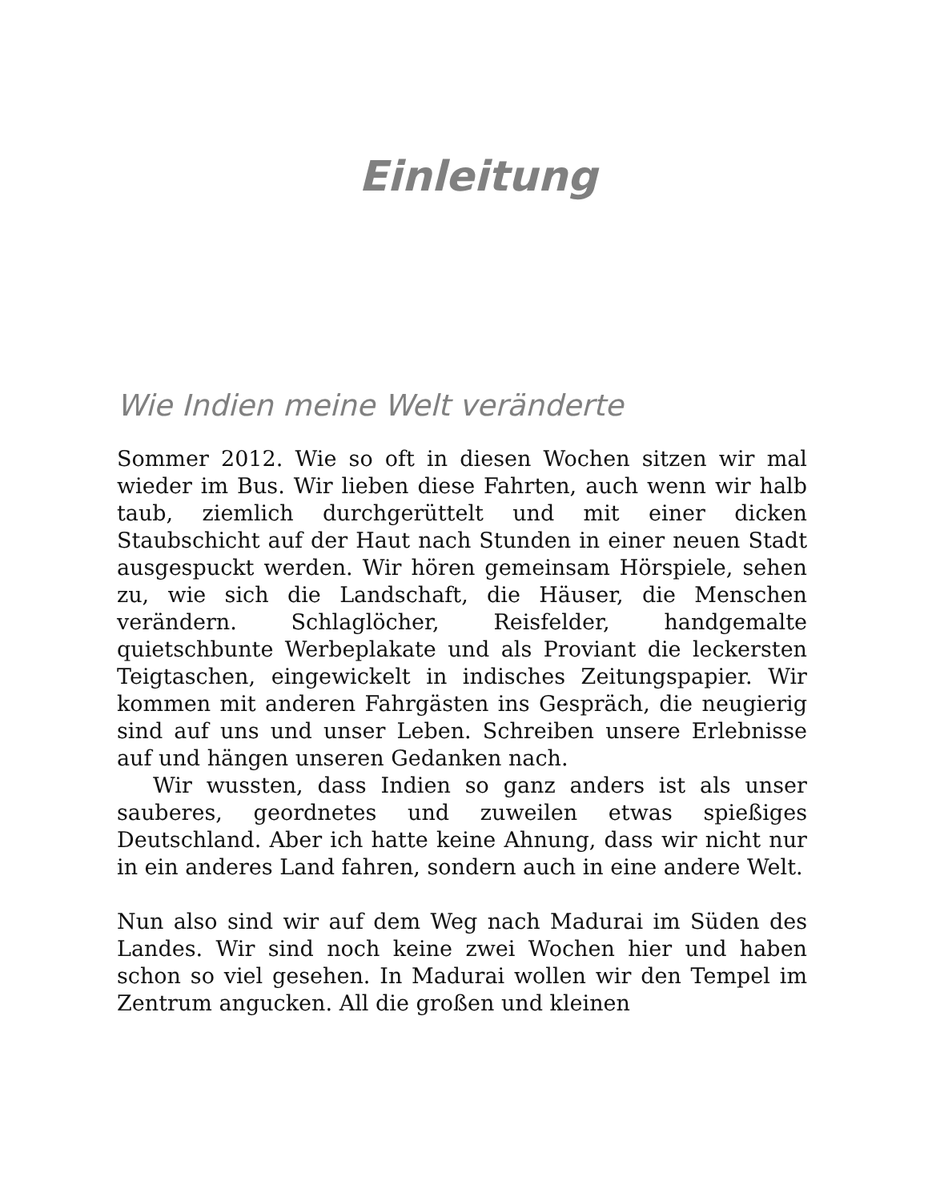Einleitung
Wie Indien meine Welt veränderte
Sommer 2012. Wie so oft in diesen Wochen sitzen wir mal wieder im Bus. Wir lieben diese Fahrten, auch wenn wir halb taub, ziemlich durchgerüttelt und mit einer dicken Staubschicht auf der Haut nach Stunden in einer neuen Stadt ausgespuckt werden. Wir hören gemeinsam Hörspiele, sehen zu, wie sich die Landschaft, die Häuser, die Menschen verändern. Schlaglöcher, Reisfelder, handgemalte quietschbunte Werbeplakate und als Proviant die leckersten Teigtaschen, eingewickelt in indisches Zeitungspapier. Wir kommen mit anderen Fahrgästen ins Gespräch, die neugierig sind auf uns und unser Leben. Schreiben unsere Erlebnisse auf und hängen unseren Gedanken nach.
Wir wussten, dass Indien so ganz anders ist als unser sauberes, geordnetes und zuweilen etwas spießiges Deutschland. Aber ich hatte keine Ahnung, dass wir nicht nur in ein anderes Land fahren, sondern auch in eine andere Welt.
Nun also sind wir auf dem Weg nach Madurai im Süden des Landes. Wir sind noch keine zwei Wochen hier und haben schon so viel gesehen. In Madurai wollen wir den Tempel im Zentrum angucken. All die großen und kleinen